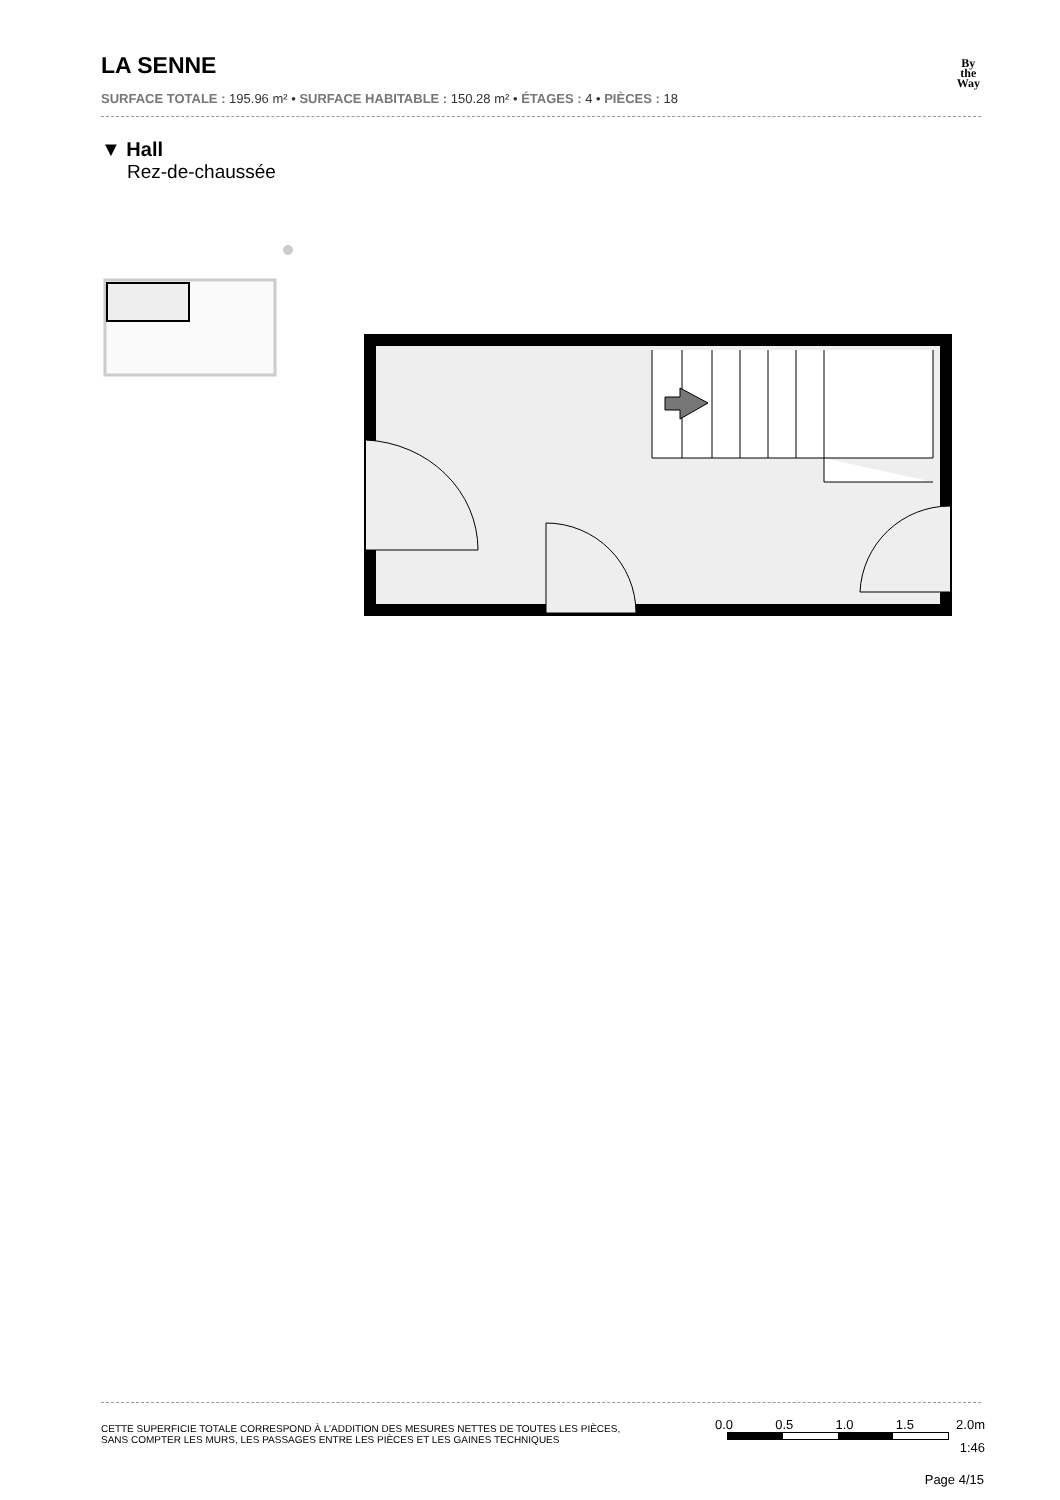LA SENNE
SURFACE TOTALE : 195.96 m² • SURFACE HABITABLE : 150.28 m² • ÉTAGES : 4 • PIÈCES : 18
By
the
Way
▼ Hall
Rez-de-chaussée
CETTE SUPERFICIE TOTALE CORRESPOND À L’ADDITION DES MESURES NETTES DE TOUTES LES PIÈCES,
SANS COMPTER LES MURS, LES PASSAGES ENTRE LES PIÈCES ET LES GAINES TECHNIQUES
0.0 0.5 1.0 1.5 2.0m
1:46
Page 4/15